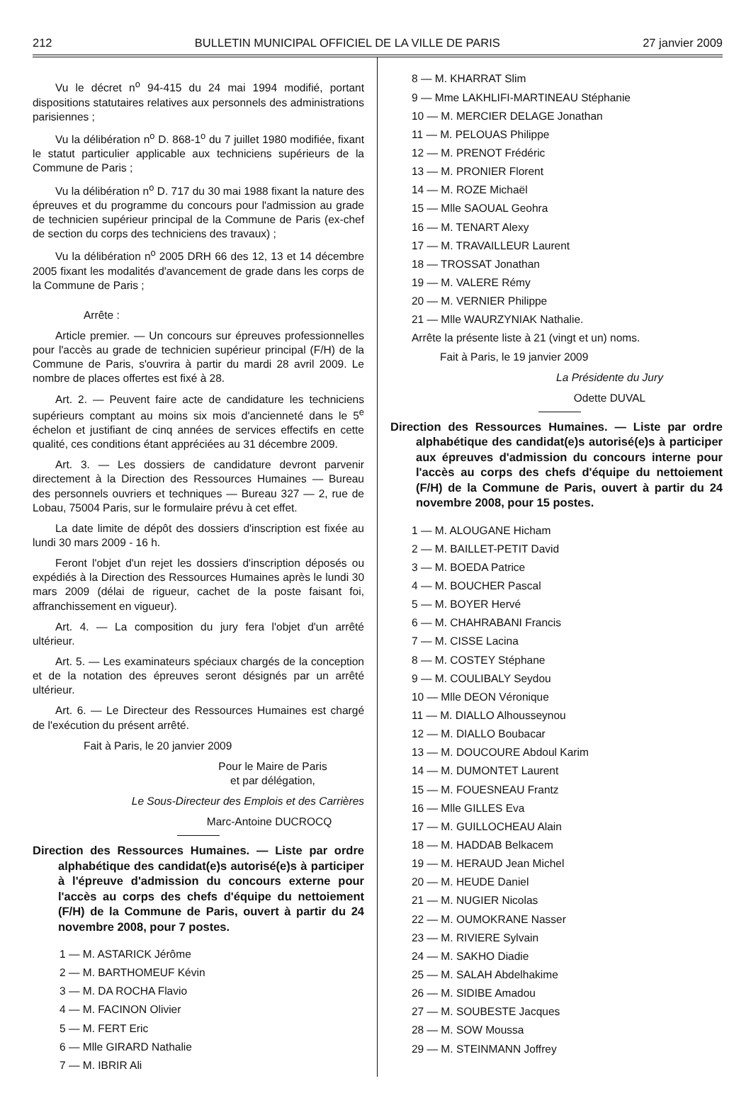212 BULLETIN MUNICIPAL OFFICIEL DE LA VILLE DE PARIS 27 janvier 2009
Vu le décret n<sup>o</sup> 94-415 du 24 mai 1994 modifié, portant dispositions statutaires relatives aux personnels des administrations parisiennes ;
Vu la délibération n<sup>o</sup> D. 868-1<sup>o</sup> du 7 juillet 1980 modifiée, fixant le statut particulier applicable aux techniciens supérieurs de la Commune de Paris ;
Vu la délibération n<sup>o</sup> D. 717 du 30 mai 1988 fixant la nature des épreuves et du programme du concours pour l'admission au grade de technicien supérieur principal de la Commune de Paris (ex-chef de section du corps des techniciens des travaux) ;
Vu la délibération n<sup>o</sup> 2005 DRH 66 des 12, 13 et 14 décembre 2005 fixant les modalités d'avancement de grade dans les corps de la Commune de Paris ;
Arrête :
Article premier. — Un concours sur épreuves professionnelles pour l'accès au grade de technicien supérieur principal (F/H) de la Commune de Paris, s'ouvrira à partir du mardi 28 avril 2009. Le nombre de places offertes est fixé à 28.
Art. 2. — Peuvent faire acte de candidature les techniciens supérieurs comptant au moins six mois d'ancienneté dans le 5<sup>e</sup> échelon et justifiant de cinq années de services effectifs en cette qualité, ces conditions étant appréciées au 31 décembre 2009.
Art. 3. — Les dossiers de candidature devront parvenir directement à la Direction des Ressources Humaines — Bureau des personnels ouvriers et techniques — Bureau 327 — 2, rue de Lobau, 75004 Paris, sur le formulaire prévu à cet effet.
La date limite de dépôt des dossiers d'inscription est fixée au lundi 30 mars 2009 - 16 h.
Feront l'objet d'un rejet les dossiers d'inscription déposés ou expédiés à la Direction des Ressources Humaines après le lundi 30 mars 2009 (délai de rigueur, cachet de la poste faisant foi, affranchissement en vigueur).
Art. 4. — La composition du jury fera l'objet d'un arrêté ultérieur.
Art. 5. — Les examinateurs spéciaux chargés de la conception et de la notation des épreuves seront désignés par un arrêté ultérieur.
Art. 6. — Le Directeur des Ressources Humaines est chargé de l'exécution du présent arrêté.
Fait à Paris, le 20 janvier 2009
Pour le Maire de Paris
et par délégation,
Le Sous-Directeur des Emplois et des Carrières
Marc-Antoine DUCROCQ
Direction des Ressources Humaines. — Liste par ordre alphabétique des candidat(e)s autorisé(e)s à participer à l'épreuve d'admission du concours externe pour l'accès au corps des chefs d'équipe du nettoiement (F/H) de la Commune de Paris, ouvert à partir du 24 novembre 2008, pour 7 postes.
1 — M. ASTARICK Jérôme
2 — M. BARTHOMEUF Kévin
3 — M. DA ROCHA Flavio
4 — M. FACINON Olivier
5 — M. FERT Eric
6 — Mlle GIRARD Nathalie
7 — M. IBRIR Ali
8 — M. KHARRAT Slim
9 — Mme LAKHLIFI-MARTINEAU Stéphanie
10 — M. MERCIER DELAGE Jonathan
11 — M. PELOUAS Philippe
12 — M. PRENOT Frédéric
13 — M. PRONIER Florent
14 — M. ROZE Michaël
15 — Mlle SAOUAL Geohra
16 — M. TENART Alexy
17 — M. TRAVAILLEUR Laurent
18 — TROSSAT Jonathan
19 — M. VALERE Rémy
20 — M. VERNIER Philippe
21 — Mlle WAURZYNIAK Nathalie.
Arrête la présente liste à 21 (vingt et un) noms.
Fait à Paris, le 19 janvier 2009
La Présidente du Jury
Odette DUVAL
Direction des Ressources Humaines. — Liste par ordre alphabétique des candidat(e)s autorisé(e)s à participer aux épreuves d'admission du concours interne pour l'accès au corps des chefs d'équipe du nettoiement (F/H) de la Commune de Paris, ouvert à partir du 24 novembre 2008, pour 15 postes.
1 — M. ALOUGANE Hicham
2 — M. BAILLET-PETIT David
3 — M. BOEDA Patrice
4 — M. BOUCHER Pascal
5 — M. BOYER Hervé
6 — M. CHAHRABANI Francis
7 — M. CISSE Lacina
8 — M. COSTEY Stéphane
9 — M. COULIBALY Seydou
10 — Mlle DEON Véronique
11 — M. DIALLO Alhousseynou
12 — M. DIALLO Boubacar
13 — M. DOUCOURE Abdoul Karim
14 — M. DUMONTET Laurent
15 — M. FOUESNEAU Frantz
16 — Mlle GILLES Eva
17 — M. GUILLOCHEAU Alain
18 — M. HADDAB Belkacem
19 — M. HERAUD Jean Michel
20 — M. HEUDE Daniel
21 — M. NUGIER Nicolas
22 — M. OUMOKRANE Nasser
23 — M. RIVIERE Sylvain
24 — M. SAKHO Diadie
25 — M. SALAH Abdelhakime
26 — M. SIDIBE Amadou
27 — M. SOUBESTE Jacques
28 — M. SOW Moussa
29 — M. STEINMANN Joffrey